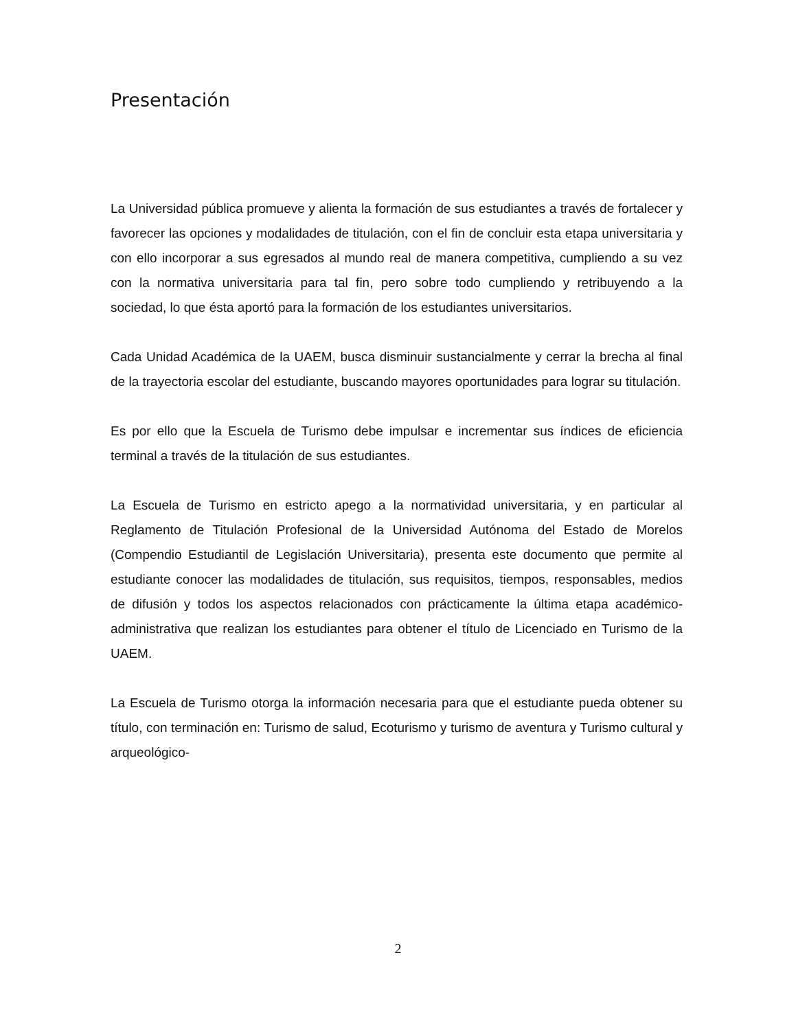Presentación
La Universidad pública promueve y alienta la formación de sus estudiantes a través de fortalecer y favorecer las opciones y modalidades de titulación, con el fin de concluir esta etapa universitaria y con ello incorporar a sus egresados al mundo real de manera competitiva, cumpliendo a su vez con la normativa universitaria para tal fin, pero sobre todo cumpliendo y retribuyendo a la sociedad, lo que ésta aportó para la formación de los estudiantes universitarios.
Cada Unidad Académica de la UAEM, busca disminuir sustancialmente y cerrar la brecha al final de la trayectoria escolar del estudiante, buscando mayores oportunidades para lograr su titulación.
Es por ello que la Escuela de Turismo debe impulsar e incrementar sus índices de eficiencia terminal a través de la titulación de sus estudiantes.
La Escuela de Turismo en estricto apego a la normatividad universitaria, y en particular al Reglamento de Titulación Profesional de la Universidad Autónoma del Estado de Morelos (Compendio Estudiantil de Legislación Universitaria), presenta este documento que permite al estudiante conocer las modalidades de titulación, sus requisitos, tiempos, responsables, medios de difusión y todos los aspectos relacionados con prácticamente la última etapa académico-administrativa que realizan los estudiantes para obtener el título de Licenciado en Turismo de la UAEM.
La Escuela de Turismo otorga la información necesaria para que el estudiante pueda obtener su título, con terminación en: Turismo de salud, Ecoturismo y turismo de aventura y Turismo cultural y arqueológico-
2